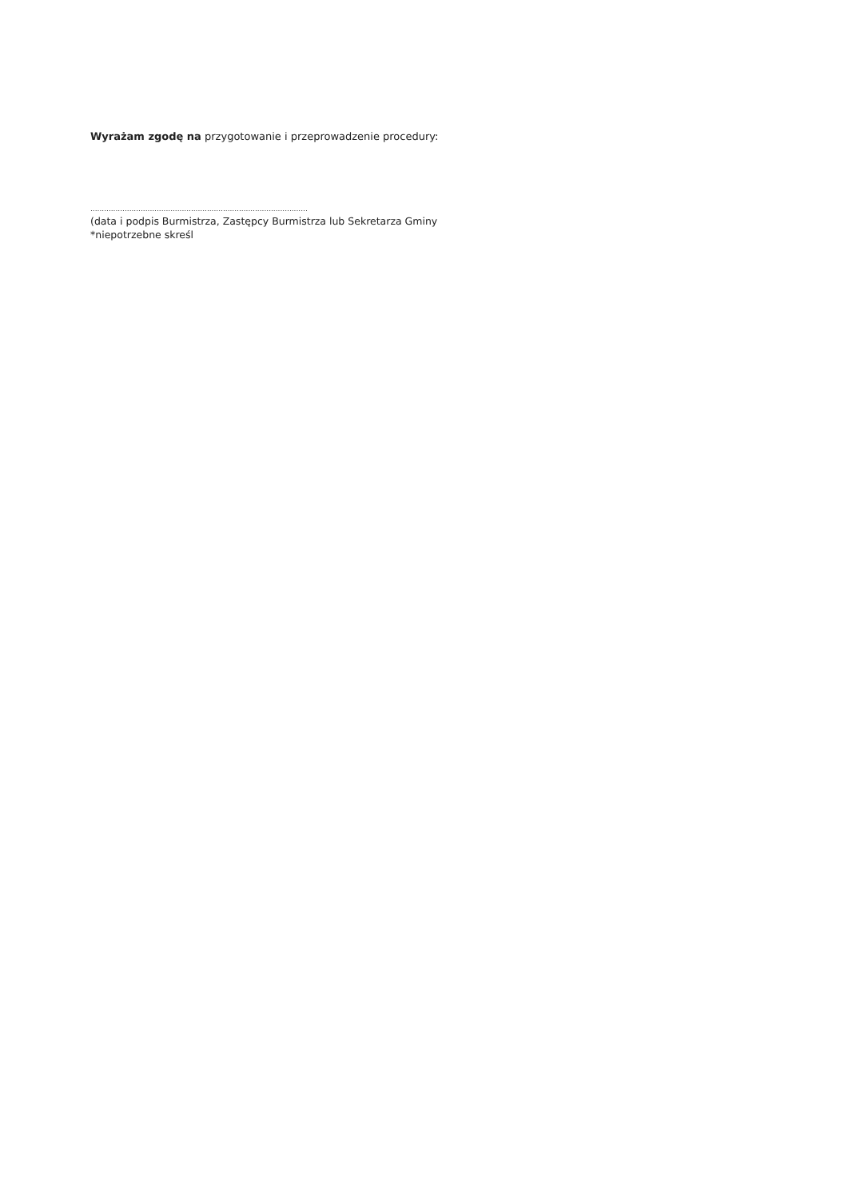Wyrażam zgodę na przygotowanie i przeprowadzenie procedury:
...............................................................................................
(data i podpis Burmistrza, Zastępcy Burmistrza lub Sekretarza Gminy
*niepotrzebne skreśl